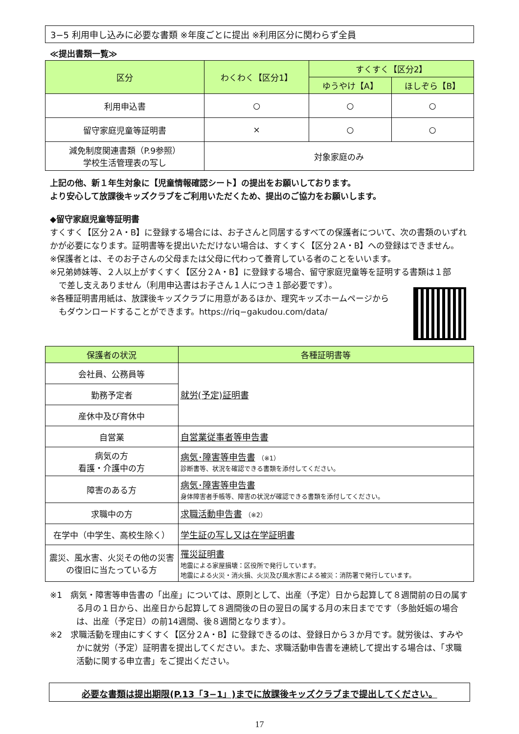3−5 利用申し込みに必要な書類 ※年度ごとに提出 ※利用区分に関わらず全員
≪提出書類一覧≫
| 区分 | わくわく【区分1】 | すくすく【区分2】 | |
| --- | --- | --- | --- |
| | | ゆうやけ【A】 | ほしぞら【B】 |
| 利用申込書 | ○ | ○ | ○ |
| 留守家庭児童等証明書 | × | ○ | ○ |
| 減免制度関連書類（P.9参照） 学校生活管理表の写し | 対象家庭のみ | | |
上記の他、新１年生対象に【児童情報確認シート】の提出をお願いしております。
より安心して放課後キッズクラブをご利用いただくため、提出のご協力をお願いします。
◆留守家庭児童等証明書
すくすく【区分２A・B】に登録する場合には、お子さんと同居するすべての保護者について、次の書類のいずれかが必要になります。証明書等を提出いただけない場合は、すくすく【区分２A・B】への登録はできません。
※保護者とは、そのお子さんの父母または父母に代わって養育している者のことをいいます。
※兄弟姉妹等、２人以上がすくすく【区分２A・B】に登録する場合、留守家庭児童等を証明する書類は１部
で差し支えありません（利用申込書はお子さん１人につき１部必要です）。
※各種証明書用紙は、放課後キッズクラブに用意があるほか、理究キッズホームページから
もダウンロードすることができます。https://riq−gakudou.com/data/
| 保護者の状況 | 各種証明書等 |
| --- | --- |
| 会社員、公務員等 | 就労(予定)証明書 |
| 勤務予定者 | |
| 産休中及び育休中 | |
| 自営業 | 自営業従事者等申告書 |
| 病気の方 看護・介護中の方 | 病気･障害等申告書 （※1） 診断書等、状況を確認できる書類を添付してください。 |
| 障害のある方 | 病気･障害等申告書 身体障害者手帳等、障害の状況が確認できる書類を添付してください。 |
| 求職中の方 | 求職活動申告書 （※2） |
| 在学中（中学生、高校生除く） | 学生証の写し又は在学証明書 |
| 震災、風水害、火災その他の災害の復旧に当たっている方 | 罹災証明書 地震による家屋損壊：区役所で発行しています。 地震による火災・消火損、火災及び風水害による被災：消防署で発行しています。 |
※1　病気・障害等申告書の「出産」については、原則として、出産（予定）日から起算して８週間前の日の属する月の１日から、出産日から起算して８週間後の日の翌日の属する月の末日までです（多胎妊娠の場合は、出産（予定日）の前14週間、後８週間となります）。
※2　求職活動を理由にすくすく【区分２A・B】に登録できるのは、登録日から３か月です。就労後は、すみやかに就労（予定）証明書を提出してください。また、求職活動申告書を連続して提出する場合は、「求職活動に関する申立書」をご提出ください。
必要な書類は提出期限(P.13「3−1」)までに放課後キッズクラブまで提出してください。
17